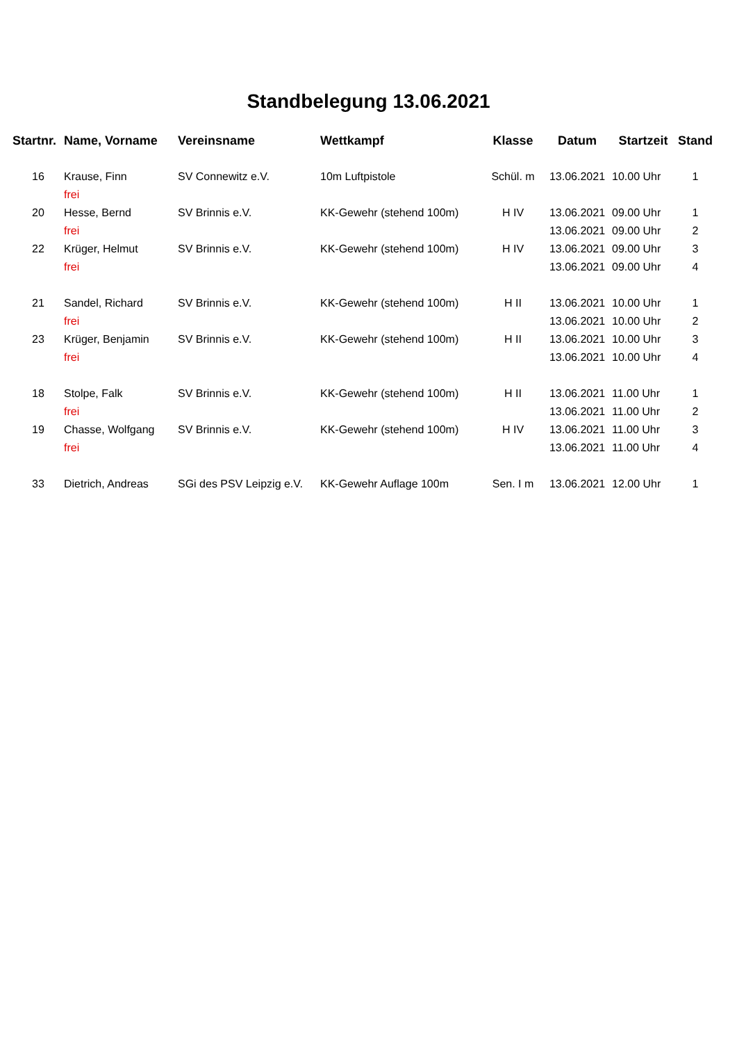Standbelegung 13.06.2021
| Startnr. | Name, Vorname | Vereinsname | Wettkampf | Klasse | Datum | Startzeit | Stand |
| --- | --- | --- | --- | --- | --- | --- | --- |
| 16 | Krause, Finn | SV Connewitz e.V. | 10m Luftpistole | Schül. m | 13.06.2021 | 10.00 Uhr | 1 |
| | frei | | | | | | |
| 20 | Hesse, Bernd | SV Brinnis e.V. | KK-Gewehr (stehend 100m) | H IV | 13.06.2021 | 09.00 Uhr | 1 |
| | frei | | | | 13.06.2021 | 09.00 Uhr | 2 |
| 22 | Krüger, Helmut | SV Brinnis e.V. | KK-Gewehr (stehend 100m) | H IV | 13.06.2021 | 09.00 Uhr | 3 |
| | frei | | | | 13.06.2021 | 09.00 Uhr | 4 |
| 21 | Sandel, Richard | SV Brinnis e.V. | KK-Gewehr (stehend 100m) | H II | 13.06.2021 | 10.00 Uhr | 1 |
| | frei | | | | 13.06.2021 | 10.00 Uhr | 2 |
| 23 | Krüger, Benjamin | SV Brinnis e.V. | KK-Gewehr (stehend 100m) | H II | 13.06.2021 | 10.00 Uhr | 3 |
| | frei | | | | 13.06.2021 | 10.00 Uhr | 4 |
| 18 | Stolpe, Falk | SV Brinnis e.V. | KK-Gewehr (stehend 100m) | H II | 13.06.2021 | 11.00 Uhr | 1 |
| | frei | | | | 13.06.2021 | 11.00 Uhr | 2 |
| 19 | Chasse, Wolfgang | SV Brinnis e.V. | KK-Gewehr (stehend 100m) | H IV | 13.06.2021 | 11.00 Uhr | 3 |
| | frei | | | | 13.06.2021 | 11.00 Uhr | 4 |
| 33 | Dietrich, Andreas | SGi des PSV Leipzig e.V. | KK-Gewehr Auflage 100m | Sen. I m | 13.06.2021 | 12.00 Uhr | 1 |